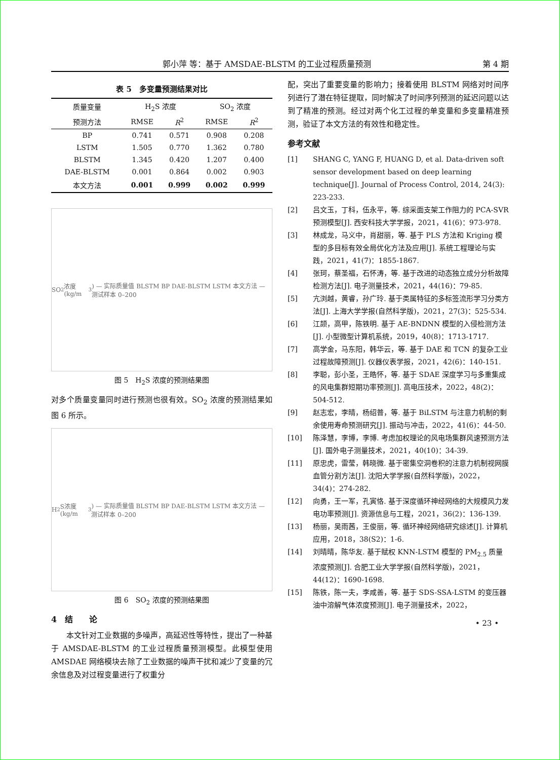郭小萍 等：基于 AMSDAE-BLSTM 的工业过程质量预测 第 4 期
表 5　多变量预测结果对比
| 质量变量 | H<sub>2</sub>S 浓度 | | SO<sub>2</sub> 浓度 | |
| --- | --- | --- | --- | --- |
| 预测方法 | RMSE | R<sup>2</sup> | RMSE | R<sup>2</sup> |
| BP | 0.741 | 0.571 | 0.908 | 0.208 |
| LSTM | 1.505 | 0.770 | 1.362 | 0.780 |
| BLSTM | 1.345 | 0.420 | 1.207 | 0.400 |
| DAE-BLSTM | 0.001 | 0.864 | 0.002 | 0.903 |
| 本文方法 | 0.001 | 0.999 | 0.002 | 0.999 |
SO<sub>2</sub>浓度(kg/m<sup>3</sup>) — 实际质量值 BLSTM BP DAE-BLSTM LSTM 本文方法 — 测试样本 0–200
图 5　H<sub>2</sub>S 浓度的预测结果图
对多个质量变量同时进行预测也很有效。SO<sub>2</sub> 浓度的预测结果如图 6 所示。
H<sub>2</sub>S浓度(kg/m<sup>3</sup>) — 实际质量值 BLSTM BP DAE-BLSTM LSTM 本文方法 — 测试样本 0–200
图 6　SO<sub>2</sub> 浓度的预测结果图
4　结　　论
　　本文针对工业数据的多噪声，高延迟性等特性，提出了一种基于 AMSDAE-BLSTM 的工业过程质量预测模型。此模型使用 AMSDAE 网络模块去除了工业数据的噪声干扰和减少了变量的冗余信息及对过程变量进行了权重分
配，突出了重要变量的影响力；接着使用 BLSTM 网络对时间序列进行了潜在特征提取，同时解决了时间序列预测的延迟问题以达到了精准的预测。经过对两个化工过程的单变量和多变量精准预测，验证了本文方法的有效性和稳定性。
参考文献
[1] SHANG C, YANG F, HUANG D, et al. Data-driven soft sensor development based on deep learning technique[J]. Journal of Process Control, 2014, 24(3): 223-233.
[2] 吕文玉，丁科，伍永平，等. 综采面支架工作阻力的 PCA-SVR 预测模型[J]. 西安科技大学学报，2021，41(6)：973-978.
[3] 林成龙，马义中，肖甜丽，等. 基于 PLS 方法和 Kriging 模型的多目标有效全局优化方法及应用[J]. 系统工程理论与实践，2021，41(7)：1855-1867.
[4] 张珂，蔡圣福，石怀涛，等. 基于改进的动态独立成分分析故障检测方法[J]. 电子测量技术，2021，44(16)：79-85.
[5] 亢浏越，黄睿，孙广玲. 基于类属特征的多标签流形学习分类方法[J]. 上海大学学报(自然科学版)，2021，27(3)：525-534.
[6] 江颉，高甲，陈铁明. 基于 AE-BNDNN 模型的入侵检测方法[J]. 小型微型计算机系统，2019，40(8)：1713-1717.
[7] 高学金，马东阳，韩华云，等. 基于 DAE 和 TCN 的复杂工业过程故障预测[J]. 仪器仪表学报，2021，42(6)：140-151.
[8] 李聪，彭小圣，王皓怀，等. 基于 SDAE 深度学习与多重集成的风电集群短期功率预测[J]. 高电压技术，2022，48(2)：504-512.
[9] 赵志宏，李晴，杨绍普，等. 基于 BiLSTM 与注意力机制的剩余使用寿命预测研究[J]. 振动与冲击，2022，41(6)：44-50.
[10] 陈泽慧，李博，李博. 考虑加权理论的风电场集群风速预测方法[J]. 国外电子测量技术，2021，40(10)：34-39.
[11] 原忠虎，雷莹，韩晓微. 基于密集空洞卷积的注意力机制视网膜血管分割方法[J]. 沈阳大学学报(自然科学版)，2022，34(4)：274-282.
[12] 向勇，王一军，孔寅恪. 基于深度循环神经网络的大规模风力发电功率预测[J]. 资源信息与工程，2021，36(2)：136-139.
[13] 杨丽，吴雨茜，王俊丽，等. 循环神经网络研究综述[J]. 计算机应用，2018，38(S2)：1-6.
[14] 刘晴晴，陈华友. 基于赋权 KNN-LSTM 模型的 PM<sub>2.5</sub> 质量浓度预测[J]. 合肥工业大学学报(自然科学版)，2021，44(12)：1690-1698.
[15] 陈铁，陈一夫，李咸善，等. 基于 SDS-SSA-LSTM 的变压器油中溶解气体浓度预测[J]. 电子测量技术，2022，
• 23 •